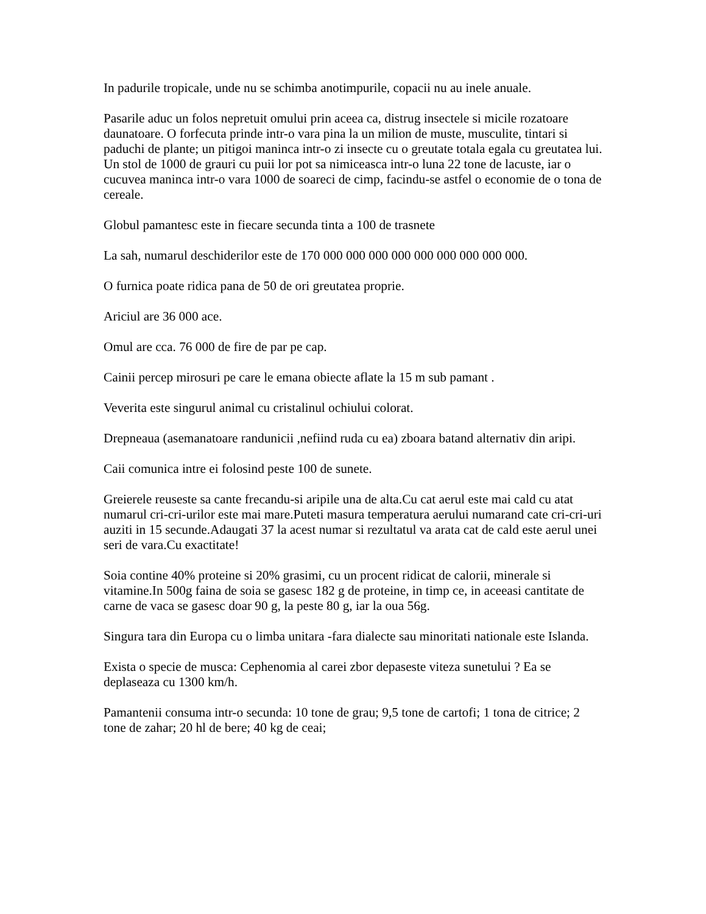In padurile tropicale, unde nu se schimba anotimpurile, copacii nu au inele anuale.
Pasarile aduc un folos nepretuit omului prin aceea ca, distrug insectele si micile rozatoare daunatoare. O forfecuta prinde intr-o vara pina la un milion de muste, musculite, tintari si paduchi de plante; un pitigoi maninca intr-o zi insecte cu o greutate totala egala cu greutatea lui. Un stol de 1000 de grauri cu puii lor pot sa nimiceasca intr-o luna 22 tone de lacuste, iar o cucuvea maninca intr-o vara 1000 de soareci de cimp, facindu-se astfel o economie de o tona de cereale.
Globul pamantesc este in fiecare secunda tinta a 100 de trasnete
La sah, numarul deschiderilor este de 170 000 000 000 000 000 000 000 000 000.
O furnica poate ridica pana de 50 de ori greutatea proprie.
Ariciul are 36 000 ace.
Omul are cca. 76 000 de fire de par pe cap.
Cainii percep mirosuri pe care le emana obiecte aflate la 15 m sub pamant .
Veverita este singurul animal cu cristalinul ochiului colorat.
Drepneaua (asemanatoare randunicii ,nefiind ruda cu ea) zboara batand alternativ din aripi.
Caii comunica intre ei folosind peste 100 de sunete.
Greierele reuseste sa cante frecandu-si aripile una de alta.Cu cat aerul este mai cald cu atat numarul cri-cri-urilor este mai mare.Puteti masura temperatura aerului numarand cate cri-cri-uri auziti in 15 secunde.Adaugati 37 la acest numar si rezultatul va arata cat de cald este aerul unei seri de vara.Cu exactitate!
Soia contine 40% proteine si 20% grasimi, cu un procent ridicat de calorii, minerale si vitamine.In 500g faina de soia se gasesc 182 g de proteine, in timp ce, in aceeasi cantitate de carne de vaca se gasesc doar 90 g, la peste 80 g, iar la oua 56g.
Singura tara din Europa cu o limba unitara -fara dialecte sau minoritati nationale este Islanda.
Exista o specie de musca: Cephenomia al carei zbor depaseste viteza sunetului ? Ea se deplaseaza cu 1300 km/h.
Pamantenii consuma intr-o secunda: 10 tone de grau; 9,5 tone de cartofi; 1 tona de citrice; 2 tone de zahar; 20 hl de bere; 40 kg de ceai;